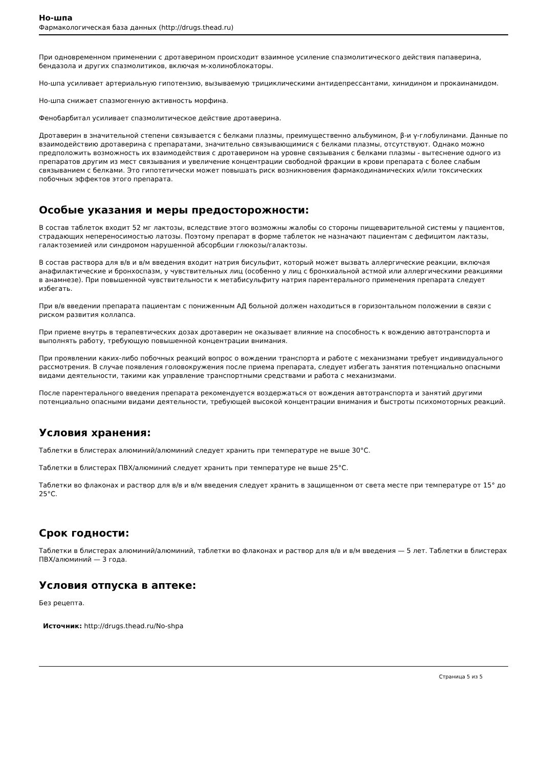Но-шпа
Фармакологическая база данных (http://drugs.thead.ru)
При одновременном применении с дротаверином происходит взаимное усиление спазмолитического действия папаверина, бендазола и других спазмолитиков, включая м-холиноблокаторы.
Но-шпа усиливает артериальную гипотензию, вызываемую трициклическими антидепрессантами, хинидином и прокаинамидом.
Но-шпа снижает спазмогенную активность морфина.
Фенобарбитал усиливает спазмолитическое действие дротаверина.
Дротаверин в значительной степени связывается с белками плазмы, преимущественно альбумином, β-и γ-глобулинами. Данные по взаимодействию дротаверина с препаратами, значительно связывающимися с белками плазмы, отсутствуют. Однако можно предположить возможность их взаимодействия с дротаверином на уровне связывания с белками плазмы - вытеснение одного из препаратов другим из мест связывания и увеличение концентрации свободной фракции в крови препарата с более слабым связыванием с белками. Это гипотетически может повышать риск возникновения фармакодинамических и/или токсических побочных эффектов этого препарата.
Особые указания и меры предосторожности:
В состав таблеток входит 52 мг лактозы, вследствие этого возможны жалобы со стороны пищеварительной системы у пациентов, страдающих непереносимостью латозы. Поэтому препарат в форме таблеток не назначают пациентам с дефицитом лактазы, галактоземией или синдромом нарушенной абсорбции глюкозы/галактозы.
В состав раствора для в/в и в/м введения входит натрия бисульфит, который может вызвать аллергические реакции, включая анафилактические и бронхоспазм, у чувствительных лиц (особенно у лиц с бронхиальной астмой или аллергическими реакциями в анамнезе). При повышенной чувствительности к метабисульфиту натрия парентерального применения препарата следует избегать.
При в/в введении препарата пациентам с пониженным АД больной должен находиться в горизонтальном положении в связи с риском развития коллапса.
При приеме внутрь в терапевтических дозах дротаверин не оказывает влияние на способность к вождению автотранспорта и выполнять работу, требующую повышенной концентрации внимания.
При проявлении каких-либо побочных реакций вопрос о вождении транспорта и работе с механизмами требует индивидуального рассмотрения. В случае появления головокружения после приема препарата, следует избегать занятия потенциально опасными видами деятельности, такими как управление транспортными средствами и работа с механизмами.
После парентерального введения препарата рекомендуется воздержаться от вождения автотранспорта и занятий другими потенциально опасными видами деятельности, требующей высокой концентрации внимания и быстроты психомоторных реакций.
Условия хранения:
Таблетки в блистерах алюминий/алюминий следует хранить при температуре не выше 30°C.
Таблетки в блистерах ПВХ/алюминий следует хранить при температуре не выше 25°C.
Таблетки во флаконах и раствор для в/в и в/м введения следует хранить в защищенном от света месте при температуре от 15° до 25°C.
Срок годности:
Таблетки в блистерах алюминий/алюминий, таблетки во флаконах и раствор для в/в и в/м введения — 5 лет. Таблетки в блистерах ПВХ/алюминий — 3 года.
Условия отпуска в аптеке:
Без рецепта.
Источник: http://drugs.thead.ru/No-shpa
Страница 5 из 5